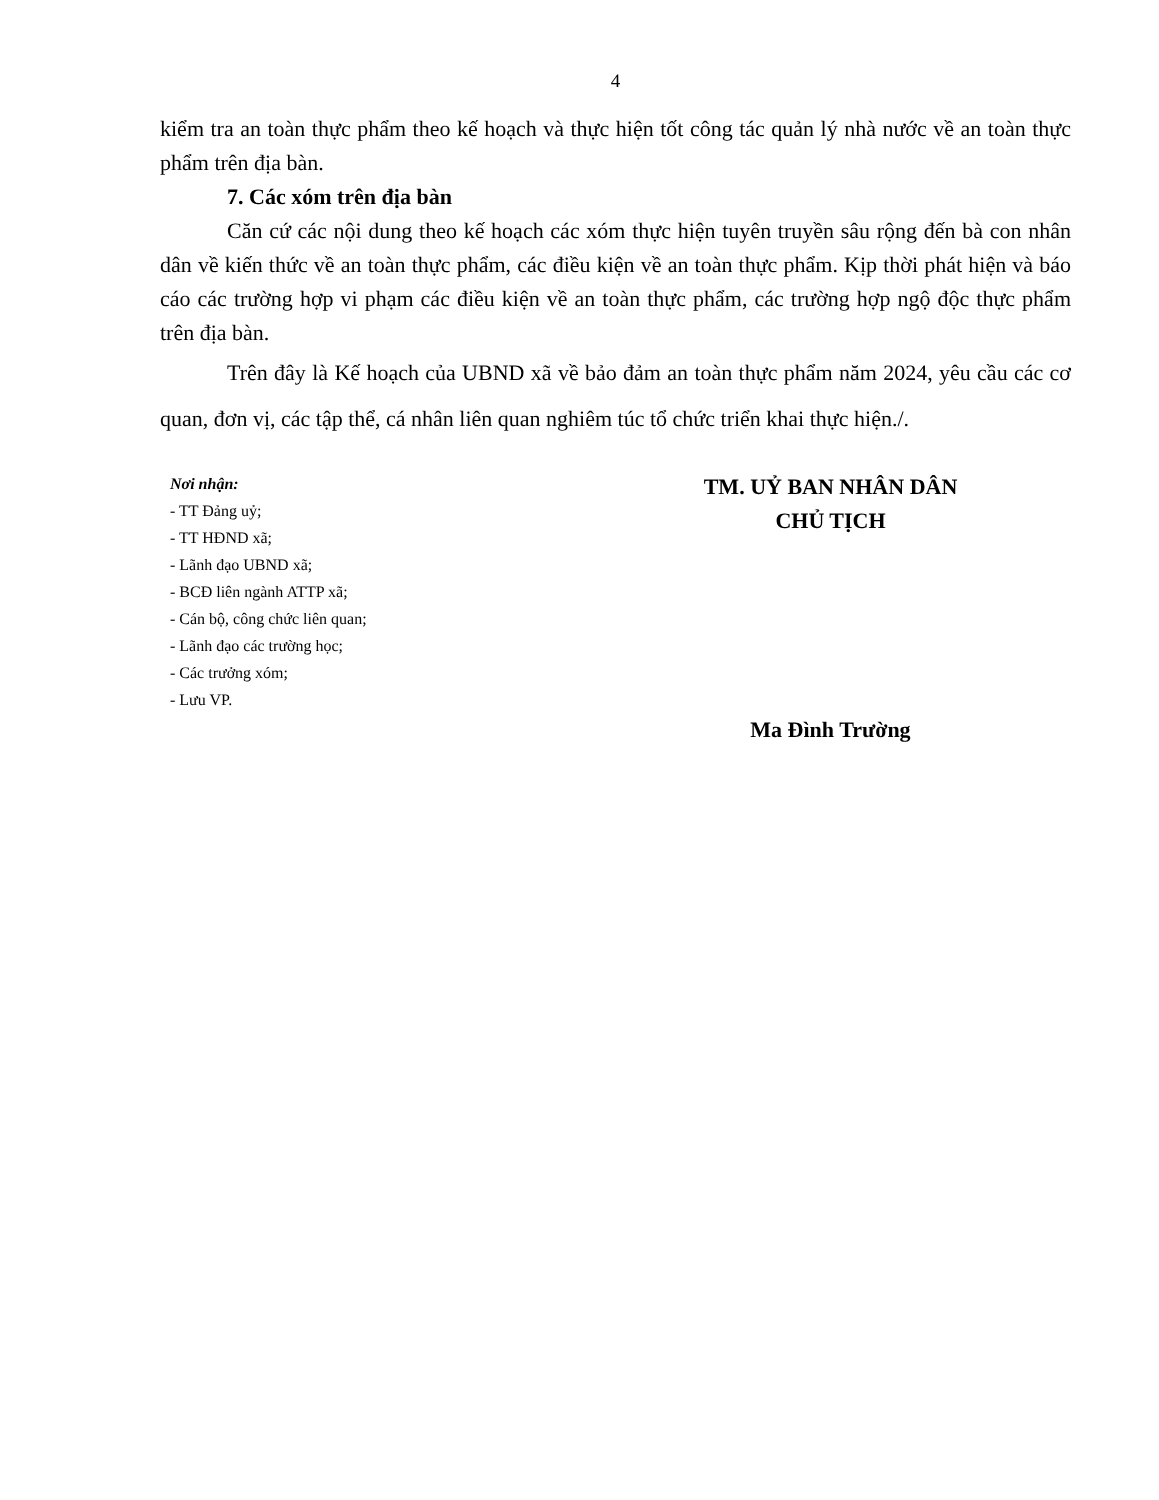4
kiểm tra an toàn thực phẩm theo kế hoạch và thực hiện tốt công tác quản lý nhà nước về an toàn thực phẩm trên địa bàn.
7. Các xóm trên địa bàn
Căn cứ các nội dung theo kế hoạch các xóm thực hiện tuyên truyền sâu rộng đến bà con nhân dân về kiến thức về an toàn thực phẩm, các điều kiện về an toàn thực phẩm. Kịp thời phát hiện và báo cáo các trường hợp vi phạm các điều kiện về an toàn thực phẩm, các trường hợp ngộ độc thực phẩm trên địa bàn.
Trên đây là Kế hoạch của UBND xã về bảo đảm an toàn thực phẩm năm 2024, yêu cầu các cơ quan, đơn vị, các tập thể, cá nhân liên quan nghiêm túc tổ chức triển khai thực hiện./.
Nơi nhận:
- TT Đảng uỷ;
- TT HĐND xã;
- Lãnh đạo UBND xã;
- BCĐ liên ngành ATTP xã;
- Cán bộ, công chức liên quan;
- Lãnh đạo các trường học;
- Các trưởng xóm;
- Lưu VP.
TM. UỶ BAN NHÂN DÂN
CHỦ TỊCH
Ma Đình Trường